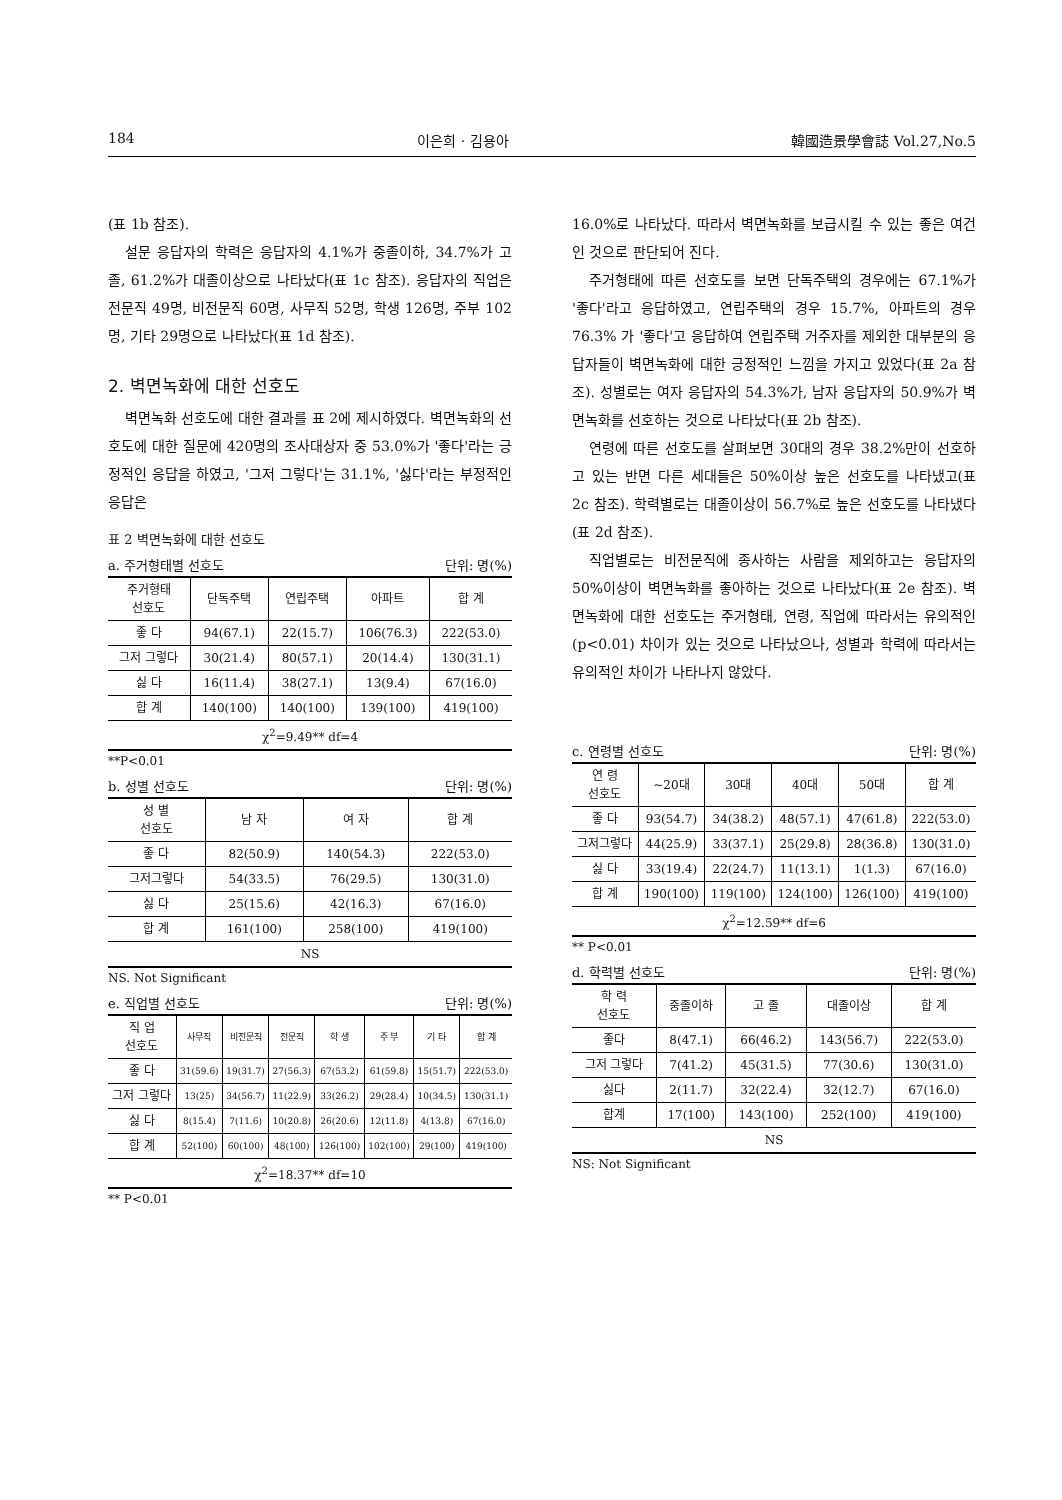184 이은희 · 김용아 韓國造景學會誌 Vol.27,No.5
(표 1b 참조).
설문 응답자의 학력은 응답자의 4.1%가 중졸이하, 34.7%가 고졸, 61.2%가 대졸이상으로 나타났다(표 1c 참조). 응답자의 직업은 전문직 49명, 비전문직 60명, 사무직 52명, 학생 126명, 주부 102명, 기타 29명으로 나타났다(표 1d 참조).
2. 벽면녹화에 대한 선호도
벽면녹화 선호도에 대한 결과를 표 2에 제시하였다. 벽면녹화의 선호도에 대한 질문에 420명의 조사대상자 중 53.0%가 '좋다'라는 긍정적인 응답을 하였고, '그저 그렇다'는 31.1%, '싫다'라는 부정적인 응답은
표 2 벽면녹화에 대한 선호도
a. 주거형태별 선호도 단위: 명(%)
| 주거형태 선호도 | 단독주택 | 연립주택 | 아파트 | 합 계 |
| --- | --- | --- | --- | --- |
| 좋 다 | 94(67.1) | 22(15.7) | 106(76.3) | 222(53.0) |
| 그저 그렇다 | 30(21.4) | 80(57.1) | 20(14.4) | 130(31.1) |
| 싫 다 | 16(11.4) | 38(27.1) | 13(9.4) | 67(16.0) |
| 합 계 | 140(100) | 140(100) | 139(100) | 419(100) |
| χ<sup>2</sup>=9.49** df=4 | | | | |
**P<0.01
b. 성별 선호도 단위: 명(%)
| 성 별 선호도 | 남 자 | 여 자 | 합 계 |
| --- | --- | --- | --- |
| 좋 다 | 82(50.9) | 140(54.3) | 222(53.0) |
| 그저그렇다 | 54(33.5) | 76(29.5) | 130(31.0) |
| 싫 다 | 25(15.6) | 42(16.3) | 67(16.0) |
| 합 계 | 161(100) | 258(100) | 419(100) |
| NS | | | |
NS. Not Significant
e. 직업별 선호도 단위: 명(%)
| 직 업 선호도 | 사무직 | 비전문직 | 전문직 | 학 생 | 주 부 | 기 타 | 합 계 |
| --- | --- | --- | --- | --- | --- | --- | --- |
| 좋 다 | 31(59.6) | 19(31.7) | 27(56.3) | 67(53.2) | 61(59.8) | 15(51.7) | 222(53.0) |
| 그저 그렇다 | 13(25) | 34(56.7) | 11(22.9) | 33(26.2) | 29(28.4) | 10(34.5) | 130(31.1) |
| 싫 다 | 8(15.4) | 7(11.6) | 10(20.8) | 26(20.6) | 12(11.8) | 4(13.8) | 67(16.0) |
| 합 계 | 52(100) | 60(100) | 48(100) | 126(100) | 102(100) | 29(100) | 419(100) |
| χ<sup>2</sup>=18.37** df=10 | | | | | | | |
** P<0.01
16.0%로 나타났다. 따라서 벽면녹화를 보급시킬 수 있는 좋은 여건인 것으로 판단되어 진다.
주거형태에 따른 선호도를 보면 단독주택의 경우에는 67.1%가 '좋다'라고 응답하였고, 연립주택의 경우 15.7%, 아파트의 경우 76.3% 가 '좋다'고 응답하여 연립주택 거주자를 제외한 대부분의 응답자들이 벽면녹화에 대한 긍정적인 느낌을 가지고 있었다(표 2a 참조). 성별로는 여자 응답자의 54.3%가, 남자 응답자의 50.9%가 벽면녹화를 선호하는 것으로 나타났다(표 2b 참조).
연령에 따른 선호도를 살펴보면 30대의 경우 38.2%만이 선호하고 있는 반면 다른 세대들은 50%이상 높은 선호도를 나타냈고(표 2c 참조). 학력별로는 대졸이상이 56.7%로 높은 선호도를 나타냈다(표 2d 참조).
직업별로는 비전문직에 종사하는 사람을 제외하고는 응답자의 50%이상이 벽면녹화를 좋아하는 것으로 나타났다(표 2e 참조). 벽면녹화에 대한 선호도는 주거형태, 연령, 직업에 따라서는 유의적인(p<0.01) 차이가 있는 것으로 나타났으나, 성별과 학력에 따라서는 유의적인 차이가 나타나지 않았다.
c. 연령별 선호도 단위: 명(%)
| 연 령 선호도 | ~20대 | 30대 | 40대 | 50대 | 합 계 |
| --- | --- | --- | --- | --- | --- |
| 좋 다 | 93(54.7) | 34(38.2) | 48(57.1) | 47(61.8) | 222(53.0) |
| 그저그렇다 | 44(25.9) | 33(37.1) | 25(29.8) | 28(36.8) | 130(31.0) |
| 싫 다 | 33(19.4) | 22(24.7) | 11(13.1) | 1(1.3) | 67(16.0) |
| 합 계 | 190(100) | 119(100) | 124(100) | 126(100) | 419(100) |
| χ<sup>2</sup>=12.59** df=6 | | | | | |
** P<0.01
d. 학력별 선호도 단위: 명(%)
| 학 력 선호도 | 중졸이하 | 고 졸 | 대졸이상 | 합 계 |
| --- | --- | --- | --- | --- |
| 좋다 | 8(47.1) | 66(46.2) | 143(56.7) | 222(53.0) |
| 그저 그렇다 | 7(41.2) | 45(31.5) | 77(30.6) | 130(31.0) |
| 싫다 | 2(11.7) | 32(22.4) | 32(12.7) | 67(16.0) |
| 합계 | 17(100) | 143(100) | 252(100) | 419(100) |
| NS | | | | |
NS: Not Significant